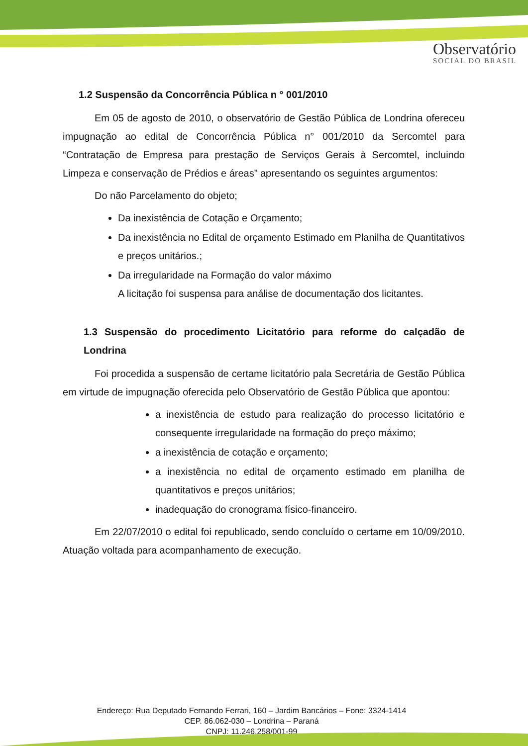Observatório
SOCIAL DO BRASIL
1.2 Suspensão da Concorrência Pública n ° 001/2010
Em 05 de agosto de 2010, o observatório de Gestão Pública de Londrina ofereceu impugnação ao edital de Concorrência Pública n° 001/2010 da Sercomtel para “Contratação de Empresa para prestação de Serviços Gerais à Sercomtel, incluindo Limpeza e conservação de Prédios e áreas” apresentando os seguintes argumentos:
Do não Parcelamento do objeto;
Da inexistência de Cotação e Orçamento;
Da inexistência no Edital de orçamento Estimado em Planilha de Quantitativos e preços unitários.;
Da irregularidade na Formação do valor máximo
A licitação foi suspensa para análise de documentação dos licitantes.
1.3 Suspensão do procedimento Licitatório para reforme do calçadão de Londrina
Foi procedida a suspensão de certame licitatório pala Secretária de Gestão Pública em virtude de impugnação oferecida pelo Observatório de Gestão Pública que apontou:
a inexistência de estudo para realização do processo licitatório e consequente irregularidade na formação do preço máximo;
a inexistência de cotação e orçamento;
a inexistência no edital de orçamento estimado em planilha de quantitativos e preços unitários;
inadequação do cronograma físico-financeiro.
Em 22/07/2010 o edital foi republicado, sendo concluído o certame em 10/09/2010. Atuação voltada para acompanhamento de execução.
Endereço: Rua Deputado Fernando Ferrari, 160 – Jardim Bancários – Fone: 3324-1414
CEP. 86.062-030 – Londrina – Paraná
CNPJ: 11.246.258/001-99